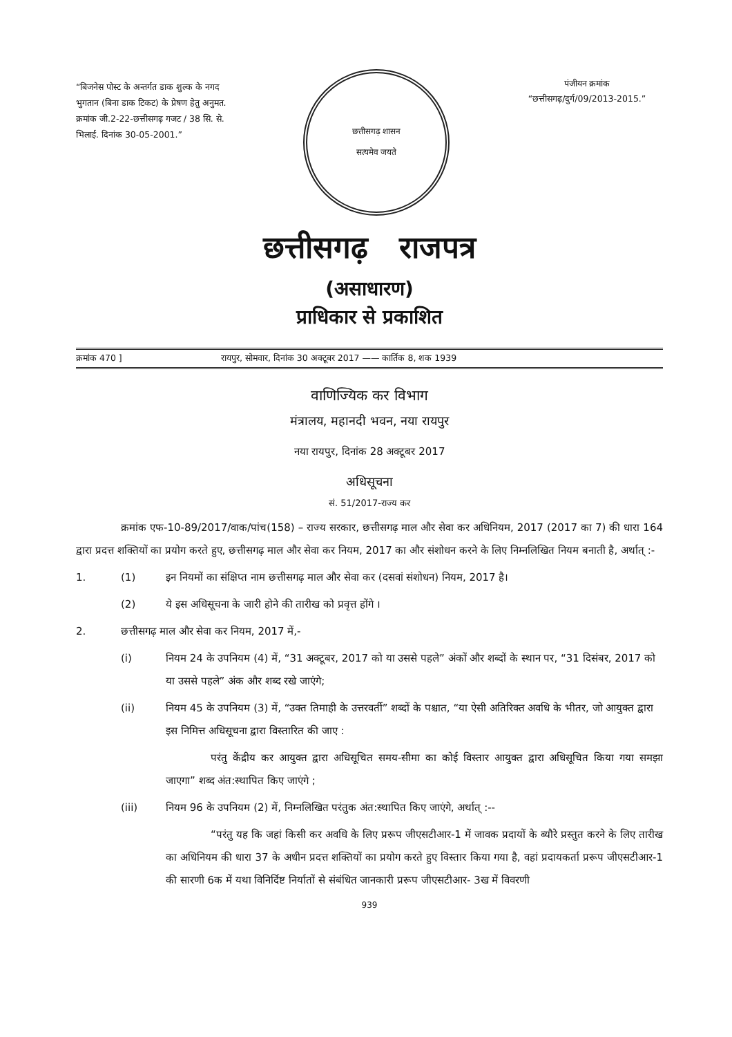“बिजनेस पोस्ट के अन्तर्गत डाक शुल्क के नगद भुगतान (बिना डाक टिकट) के प्रेषण हेतु अनुमत. क्रमांक जी.2-22-छत्तीसगढ़ गजट / 38 सि. से. भिलाई. दिनांक 30-05-2001.”
छत्तीसगढ़ शासन
सत्यमेव जयते
पंजीयन क्रमांक
“छत्तीसगढ़/दुर्ग/09/2013-2015.”
छत्तीसगढ़ राजपत्र
(असाधारण)
प्राधिकार से प्रकाशित
क्रमांक 470 ] रायपुर, सोमवार, दिनांक 30 अक्टूबर 2017 —— कार्तिक 8, शक 1939
वाणिज्यिक कर विभाग
मंत्रालय, महानदी भवन, नया रायपुर
नया रायपुर, दिनांक 28 अक्टूबर 2017
अधिसूचना
सं. 51/2017-राज्य कर
क्रमांक एफ-10-89/2017/वाक/पांच(158) – राज्य सरकार, छत्तीसगढ़ माल और सेवा कर अधिनियम, 2017 (2017 का 7) की धारा 164 द्वारा प्रदत्त शक्तियों का प्रयोग करते हुए, छत्तीसगढ़ माल और सेवा कर नियम, 2017 का और संशोधन करने के लिए निम्नलिखित नियम बनाती है, अर्थात् :-
1. (1) इन नियमों का संक्षिप्त नाम छत्तीसगढ़ माल और सेवा कर (दसवां संशोधन) नियम, 2017 है।
(2) ये इस अधिसूचना के जारी होने की तारीख को प्रवृत्त होंगे ।
2. छत्तीसगढ़ माल और सेवा कर नियम, 2017 में,-
(i) नियम 24 के उपनियम (4) में, “31 अक्टूबर, 2017 को या उससे पहले” अंकों और शब्दों के स्थान पर, “31 दिसंबर, 2017 को या उससे पहले” अंक और शब्द रखे जाएंगे;
(ii) नियम 45 के उपनियम (3) में, “उक्त तिमाही के उत्तरवर्ती” शब्दों के पश्चात, “या ऐसी अतिरिक्त अवधि के भीतर, जो आयुक्त द्वारा इस निमित्त अधिसूचना द्वारा विस्तारित की जाए :
परंतु केंद्रीय कर आयुक्त द्वारा अधिसूचित समय-सीमा का कोई विस्तार आयुक्त द्वारा अधिसूचित किया गया समझा जाएगा” शब्द अंत:स्थापित किए जाएंगे ;
(iii) नियम 96 के उपनियम (2) में, निम्नलिखित परंतुक अंत:स्थापित किए जाएंगे, अर्थात् :--
“परंतु यह कि जहां किसी कर अवधि के लिए प्ररूप जीएसटीआर-1 में जावक प्रदायों के ब्यौरे प्रस्तुत करने के लिए तारीख का अधिनियम की धारा 37 के अधीन प्रदत्त शक्तियों का प्रयोग करते हुए विस्तार किया गया है, वहां प्रदायकर्ता प्ररूप जीएसटीआर-1 की सारणी 6क में यथा विनिर्दिष्ट निर्यातों से संबंधित जानकारी प्ररूप जीएसटीआर- 3ख में विवरणी
939